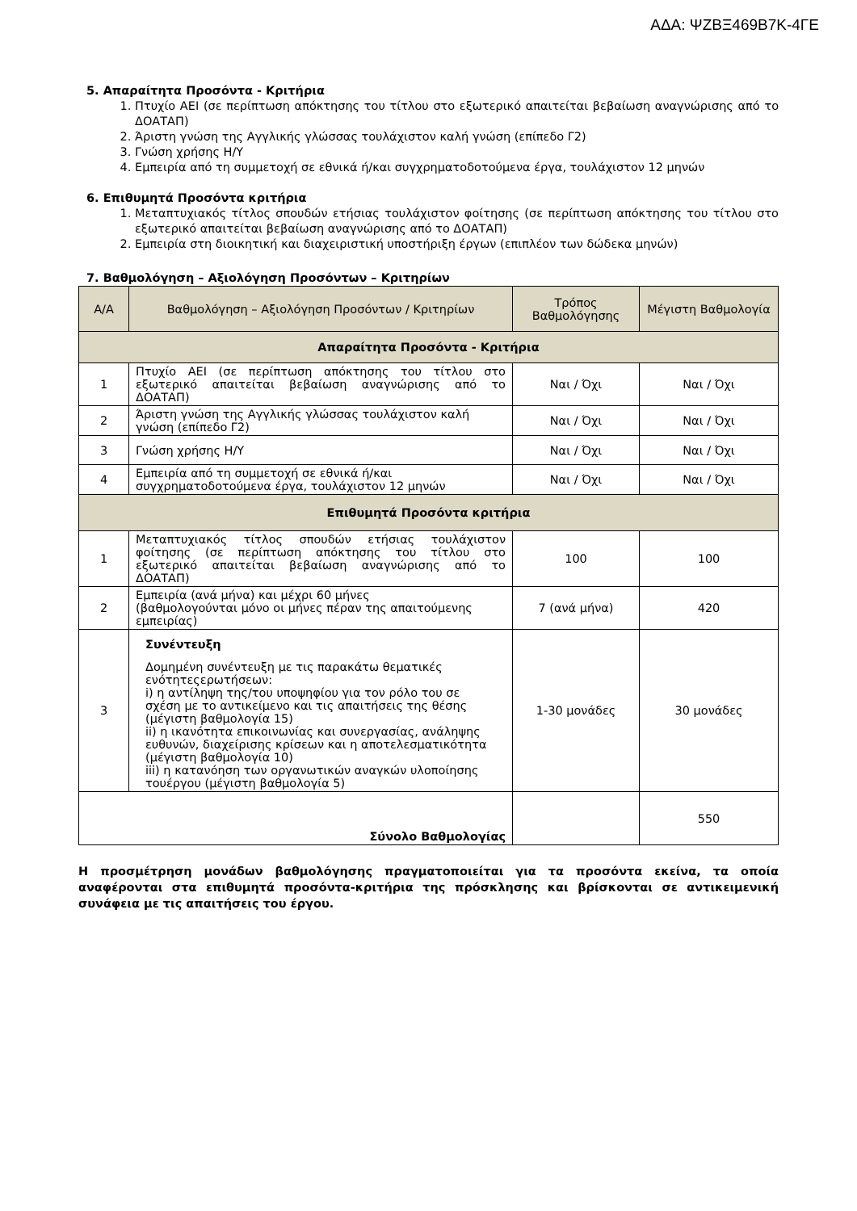ΑΔΑ: ΨΖΒΞ469Β7Κ-4ΓΕ
5. Απαραίτητα Προσόντα - Κριτήρια
1. Πτυχίο ΑΕΙ (σε περίπτωση απόκτησης του τίτλου στο εξωτερικό απαιτείται βεβαίωση αναγνώρισης από το ΔΟΑΤΑΠ)
2. Άριστη γνώση της Αγγλικής γλώσσας τουλάχιστον καλή γνώση (επίπεδο Γ2)
3. Γνώση χρήσης Η/Υ
4. Εμπειρία από τη συμμετοχή σε εθνικά ή/και συγχρηματοδοτούμενα έργα, τουλάχιστον 12 μηνών
6. Επιθυμητά Προσόντα κριτήρια
1. Μεταπτυχιακός τίτλος σπουδών ετήσιας τουλάχιστον φοίτησης (σε περίπτωση απόκτησης του τίτλου στο εξωτερικό απαιτείται βεβαίωση αναγνώρισης από το ΔΟΑΤΑΠ)
2. Εμπειρία στη διοικητική και διαχειριστική υποστήριξη έργων (επιπλέον των δώδεκα μηνών)
7. Βαθμολόγηση – Αξιολόγηση Προσόντων – Κριτηρίων
| Α/Α | Βαθμολόγηση – Αξιολόγηση Προσόντων / Κριτηρίων | Τρόπος Βαθμολόγησης | Μέγιστη Βαθμολογία |
| --- | --- | --- | --- |
| Απαραίτητα Προσόντα - Κριτήρια | | | |
| 1 | Πτυχίο ΑΕΙ (σε περίπτωση απόκτησης του τίτλου στο εξωτερικό απαιτείται βεβαίωση αναγνώρισης από το ΔΟΑΤΑΠ) | Ναι / Όχι | Ναι / Όχι |
| 2 | Άριστη γνώση της Αγγλικής γλώσσας τουλάχιστον καλή γνώση (επίπεδο Γ2) | Ναι / Όχι | Ναι / Όχι |
| 3 | Γνώση χρήσης Η/Υ | Ναι / Όχι | Ναι / Όχι |
| 4 | Εμπειρία από τη συμμετοχή σε εθνικά ή/και συγχρηματοδοτούμενα έργα, τουλάχιστον 12 μηνών | Ναι / Όχι | Ναι / Όχι |
| Επιθυμητά Προσόντα κριτήρια | | | |
| 1 | Μεταπτυχιακός τίτλος σπουδών ετήσιας τουλάχιστον φοίτησης (σε περίπτωση απόκτησης του τίτλου στο εξωτερικό απαιτείται βεβαίωση αναγνώρισης από το ΔΟΑΤΑΠ) | 100 | 100 |
| 2 | Εμπειρία (ανά μήνα) και μέχρι 60 μήνες (βαθμολογούνται μόνο οι μήνες πέραν της απαιτούμενης εμπειρίας) | 7 (ανά μήνα) | 420 |
| 3 | Συνέντευξη Δομημένη συνέντευξη με τις παρακάτω θεματικές ενότητεςερωτήσεων: i) η αντίληψη της/του υποψηφίου για τον ρόλο του σε σχέση με το αντικείμενο και τις απαιτήσεις της θέσης (μέγιστη βαθμολογία 15) ii) η ικανότητα επικοινωνίας και συνεργασίας, ανάληψης ευθυνών, διαχείρισης κρίσεων και η αποτελεσματικότητα (μέγιστη βαθμολογία 10) iii) η κατανόηση των οργανωτικών αναγκών υλοποίησης τουέργου (μέγιστη βαθμολογία 5) | 1-30 μονάδες | 30 μονάδες |
| Σύνολο Βαθμολογίας | | | 550 |
Η προσμέτρηση μονάδων βαθμολόγησης πραγματοποιείται για τα προσόντα εκείνα, τα οποία αναφέρονται στα επιθυμητά προσόντα-κριτήρια της πρόσκλησης και βρίσκονται σε αντικειμενική συνάφεια με τις απαιτήσεις του έργου.